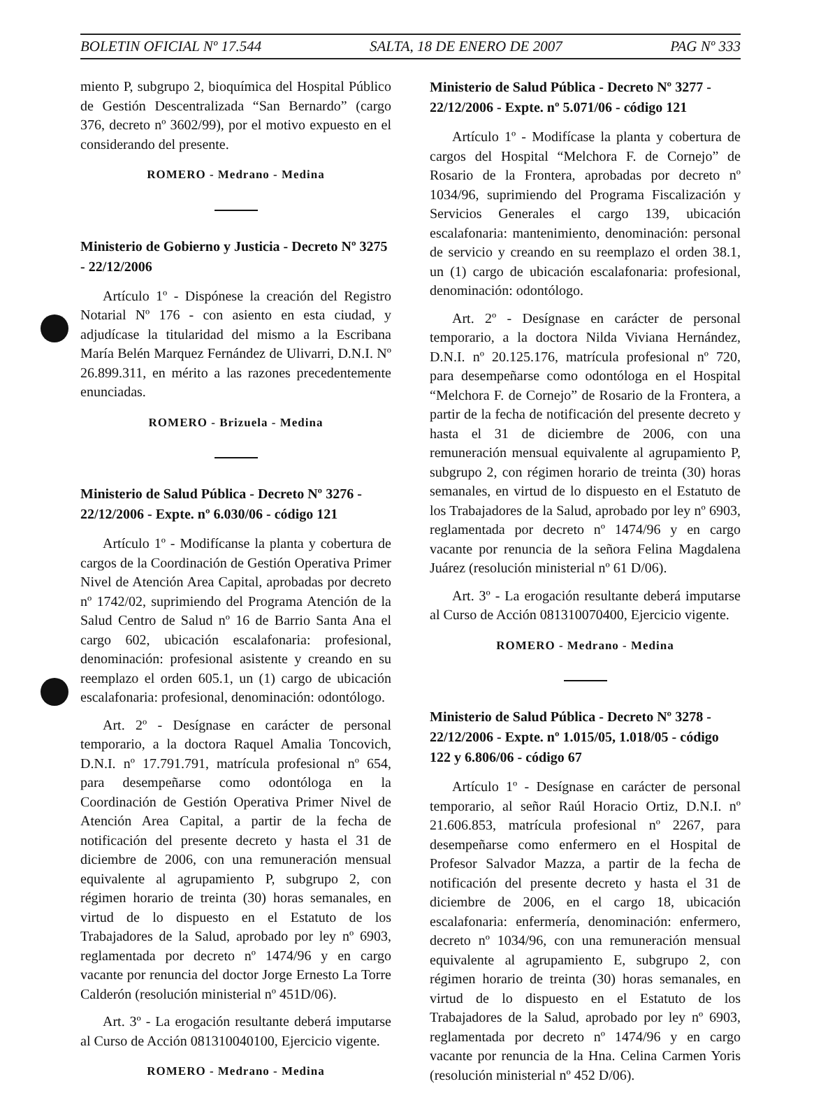BOLETIN OFICIAL Nº 17.544 SALTA, 18 DE ENERO DE 2007 PAG Nº 333
miento P, subgrupo 2, bioquímica del Hospital Público de Gestión Descentralizada “San Bernardo” (cargo 376, decreto nº 3602/99), por el motivo expuesto en el considerando del presente.
ROMERO - Medrano - Medina
Ministerio de Gobierno y Justicia - Decreto Nº 3275 - 22/12/2006
Artículo 1º - Dispónese la creación del Registro Notarial Nº 176 - con asiento en esta ciudad, y adjudícase la titularidad del mismo a la Escribana María Belén Marquez Fernández de Ulivarri, D.N.I. Nº 26.899.311, en mérito a las razones precedentemente enunciadas.
ROMERO - Brizuela - Medina
Ministerio de Salud Pública - Decreto Nº 3276 - 22/12/2006 - Expte. nº 6.030/06 - código 121
Artículo 1º - Modifícanse la planta y cobertura de cargos de la Coordinación de Gestión Operativa Primer Nivel de Atención Area Capital, aprobadas por decreto nº 1742/02, suprimiendo del Programa Atención de la Salud Centro de Salud nº 16 de Barrio Santa Ana el cargo 602, ubicación escalafonaria: profesional, denominación: profesional asistente y creando en su reemplazo el orden 605.1, un (1) cargo de ubicación escalafonaria: profesional, denominación: odontólogo.
Art. 2º - Desígnase en carácter de personal temporario, a la doctora Raquel Amalia Toncovich, D.N.I. nº 17.791.791, matrícula profesional nº 654, para desempeñarse como odontóloga en la Coordinación de Gestión Operativa Primer Nivel de Atención Area Capital, a partir de la fecha de notificación del presente decreto y hasta el 31 de diciembre de 2006, con una remuneración mensual equivalente al agrupamiento P, subgrupo 2, con régimen horario de treinta (30) horas semanales, en virtud de lo dispuesto en el Estatuto de los Trabajadores de la Salud, aprobado por ley nº 6903, reglamentada por decreto nº 1474/96 y en cargo vacante por renuncia del doctor Jorge Ernesto La Torre Calderón (resolución ministerial nº 451D/06).
Art. 3º - La erogación resultante deberá imputarse al Curso de Acción 081310040100, Ejercicio vigente.
ROMERO - Medrano - Medina
Ministerio de Salud Pública - Decreto Nº 3277 - 22/12/2006 - Expte. nº 5.071/06 - código 121
Artículo 1º - Modifícase la planta y cobertura de cargos del Hospital “Melchora F. de Cornejo” de Rosario de la Frontera, aprobadas por decreto nº 1034/96, suprimiendo del Programa Fiscalización y Servicios Generales el cargo 139, ubicación escalafonaria: mantenimiento, denominación: personal de servicio y creando en su reemplazo el orden 38.1, un (1) cargo de ubicación escalafonaria: profesional, denominación: odontólogo.
Art. 2º - Desígnase en carácter de personal temporario, a la doctora Nilda Viviana Hernández, D.N.I. nº 20.125.176, matrícula profesional nº 720, para desempeñarse como odontóloga en el Hospital “Melchora F. de Cornejo” de Rosario de la Frontera, a partir de la fecha de notificación del presente decreto y hasta el 31 de diciembre de 2006, con una remuneración mensual equivalente al agrupamiento P, subgrupo 2, con régimen horario de treinta (30) horas semanales, en virtud de lo dispuesto en el Estatuto de los Trabajadores de la Salud, aprobado por ley nº 6903, reglamentada por decreto nº 1474/96 y en cargo vacante por renuncia de la señora Felina Magdalena Juárez (resolución ministerial nº 61 D/06).
Art. 3º - La erogación resultante deberá imputarse al Curso de Acción 081310070400, Ejercicio vigente.
ROMERO - Medrano - Medina
Ministerio de Salud Pública - Decreto Nº 3278 - 22/12/2006 - Expte. nº 1.015/05, 1.018/05 - código 122 y 6.806/06 - código 67
Artículo 1º - Desígnase en carácter de personal temporario, al señor Raúl Horacio Ortiz, D.N.I. nº 21.606.853, matrícula profesional nº 2267, para desempeñarse como enfermero en el Hospital de Profesor Salvador Mazza, a partir de la fecha de notificación del presente decreto y hasta el 31 de diciembre de 2006, en el cargo 18, ubicación escalafonaria: enfermería, denominación: enfermero, decreto nº 1034/96, con una remuneración mensual equivalente al agrupamiento E, subgrupo 2, con régimen horario de treinta (30) horas semanales, en virtud de lo dispuesto en el Estatuto de los Trabajadores de la Salud, aprobado por ley nº 6903, reglamentada por decreto nº 1474/96 y en cargo vacante por renuncia de la Hna. Celina Carmen Yoris (resolución ministerial nº 452 D/06).